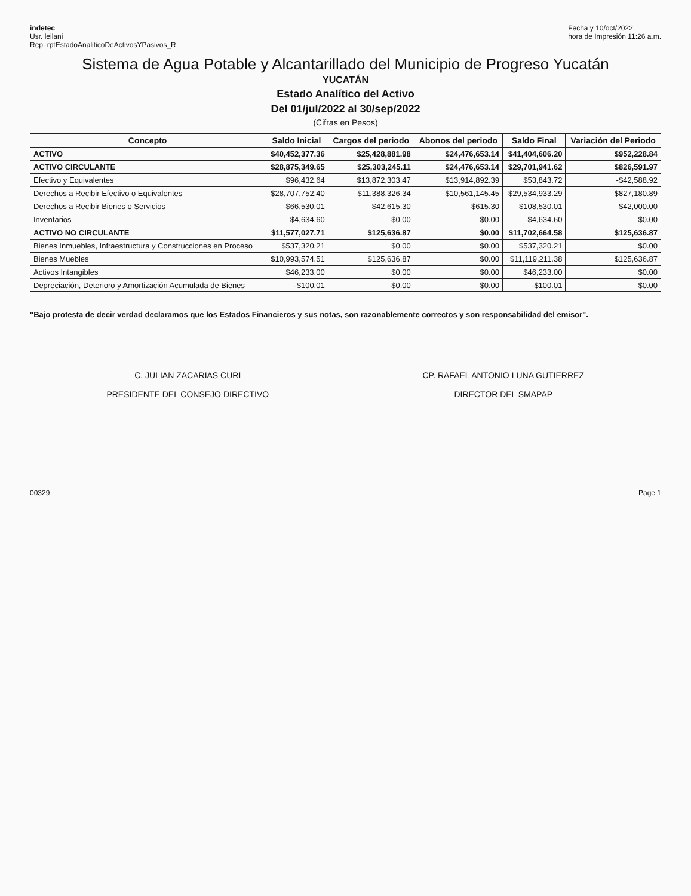indetec
Usr. leilani
Rep. rptEstadoAnaliticoDeActivosYPasivos_R
Fecha y 10/oct/2022
hora de Impresión 11:26 a.m.
Sistema de Agua Potable y Alcantarillado del Municipio de Progreso Yucatán
YUCATÁN
Estado Analítico del Activo
Del 01/jul/2022 al 30/sep/2022
(Cifras en Pesos)
| Concepto | Saldo Inicial | Cargos del periodo | Abonos del periodo | Saldo Final | Variación del Periodo |
| --- | --- | --- | --- | --- | --- |
| ACTIVO | $40,452,377.36 | $25,428,881.98 | $24,476,653.14 | $41,404,606.20 | $952,228.84 |
| ACTIVO CIRCULANTE | $28,875,349.65 | $25,303,245.11 | $24,476,653.14 | $29,701,941.62 | $826,591.97 |
| Efectivo y Equivalentes | $96,432.64 | $13,872,303.47 | $13,914,892.39 | $53,843.72 | -$42,588.92 |
| Derechos a Recibir Efectivo o Equivalentes | $28,707,752.40 | $11,388,326.34 | $10,561,145.45 | $29,534,933.29 | $827,180.89 |
| Derechos a Recibir Bienes o Servicios | $66,530.01 | $42,615.30 | $615.30 | $108,530.01 | $42,000.00 |
| Inventarios | $4,634.60 | $0.00 | $0.00 | $4,634.60 | $0.00 |
| ACTIVO NO CIRCULANTE | $11,577,027.71 | $125,636.87 | $0.00 | $11,702,664.58 | $125,636.87 |
| Bienes Inmuebles, Infraestructura y Construcciones en Proceso | $537,320.21 | $0.00 | $0.00 | $537,320.21 | $0.00 |
| Bienes Muebles | $10,993,574.51 | $125,636.87 | $0.00 | $11,119,211.38 | $125,636.87 |
| Activos Intangibles | $46,233.00 | $0.00 | $0.00 | $46,233.00 | $0.00 |
| Depreciación, Deterioro y Amortización Acumulada de Bienes | -$100.01 | $0.00 | $0.00 | -$100.01 | $0.00 |
"Bajo protesta de decir verdad declaramos que los Estados Financieros y sus notas, son razonablemente correctos y son responsabilidad del emisor".
C. JULIAN ZACARIAS CURI
PRESIDENTE DEL CONSEJO DIRECTIVO
CP. RAFAEL ANTONIO LUNA GUTIERREZ
DIRECTOR DEL SMAPAP
00329 Page 1